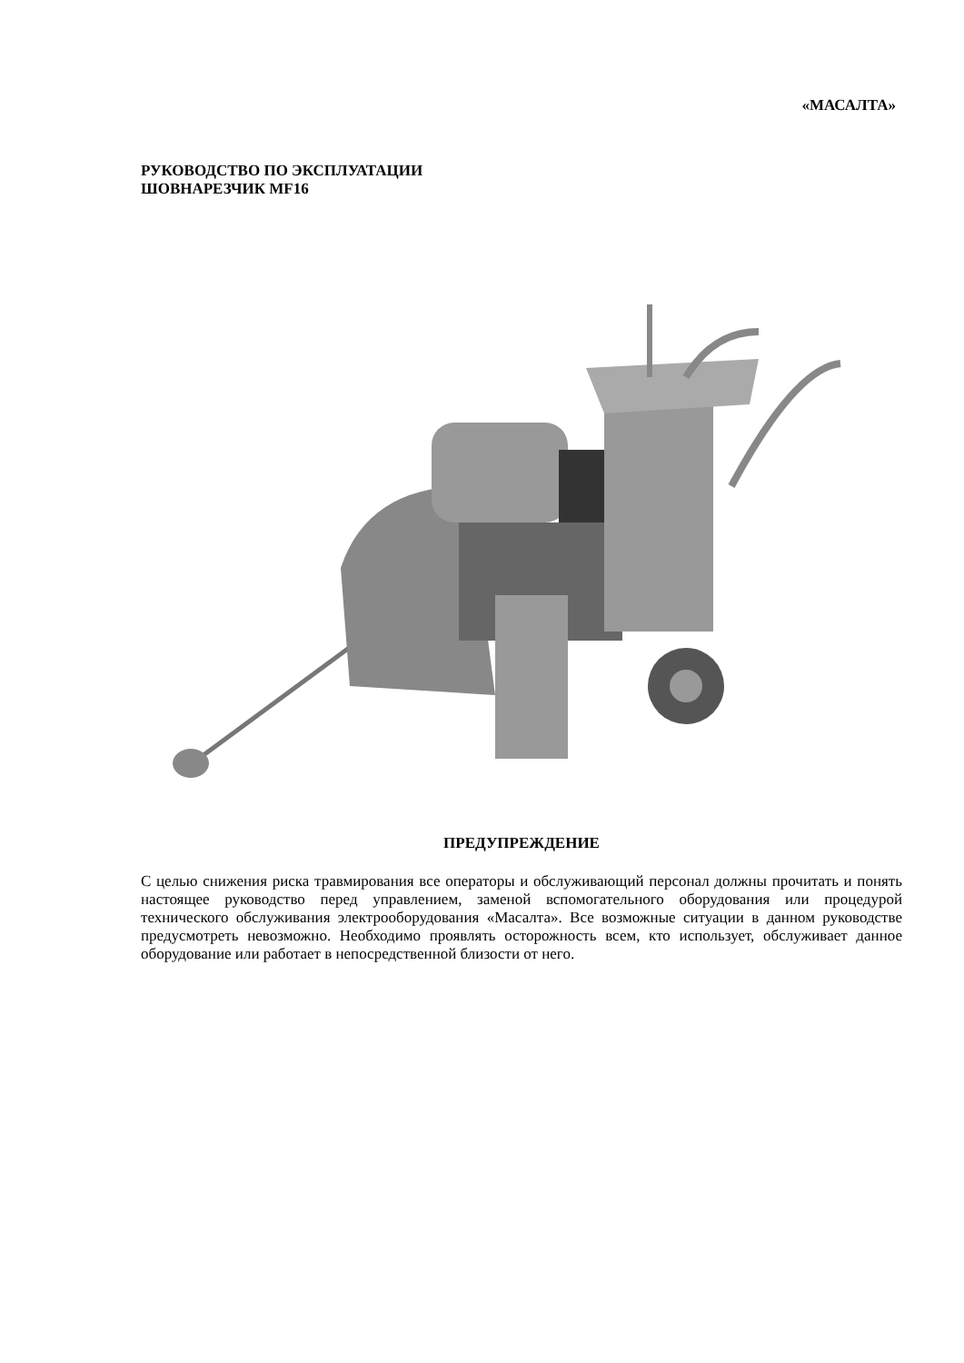«МАСАЛТА»
РУКОВОДСТВО ПО ЭКСПЛУАТАЦИИ
ШОВНАРЕЗЧИК MF16
ПРЕДУПРЕЖДЕНИЕ
С целью снижения риска травмирования все операторы и обслуживающий персонал должны прочитать и понять настоящее руководство перед управлением, заменой вспомогательного оборудования или процедурой технического обслуживания электрооборудования «Масалта». Все возможные ситуации в данном руководстве предусмотреть невозможно. Необходимо проявлять осторожность всем, кто использует, обслуживает данное оборудование или работает в непосредственной близости от него.